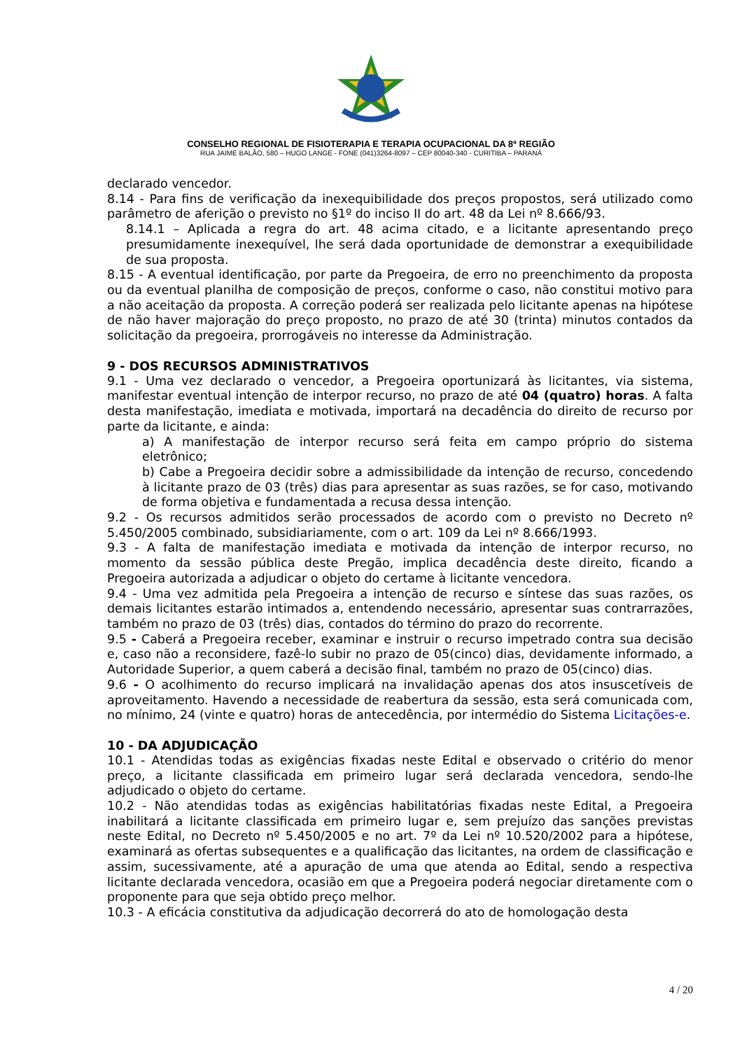CONSELHO REGIONAL DE FISIOTERAPIA E TERAPIA OCUPACIONAL DA 8ª REGIÃO
RUA JAIME BALÃO, 580 – HUGO LANGE - FONE (041)3264-8097 – CEP 80040-340 - CURITIBA – PARANÁ
declarado vencedor.
8.14 - Para fins de verificação da inexequibilidade dos preços propostos, será utilizado como parâmetro de aferição o previsto no §1º do inciso II do art. 48 da Lei nº 8.666/93.
8.14.1 – Aplicada a regra do art. 48 acima citado, e a licitante apresentando preço presumidamente inexequível, lhe será dada oportunidade de demonstrar a exequibilidade de sua proposta.
8.15 - A eventual identificação, por parte da Pregoeira, de erro no preenchimento da proposta ou da eventual planilha de composição de preços, conforme o caso, não constitui motivo para a não aceitação da proposta. A correção poderá ser realizada pelo licitante apenas na hipótese de não haver majoração do preço proposto, no prazo de até 30 (trinta) minutos contados da solicitação da pregoeira, prorrogáveis no interesse da Administração.
9 - DOS RECURSOS ADMINISTRATIVOS
9.1 - Uma vez declarado o vencedor, a Pregoeira oportunizará às licitantes, via sistema, manifestar eventual intenção de interpor recurso, no prazo de até 04 (quatro) horas. A falta desta manifestação, imediata e motivada, importará na decadência do direito de recurso por parte da licitante, e ainda:
a) A manifestação de interpor recurso será feita em campo próprio do sistema eletrônico;
b) Cabe a Pregoeira decidir sobre a admissibilidade da intenção de recurso, concedendo à licitante prazo de 03 (três) dias para apresentar as suas razões, se for caso, motivando de forma objetiva e fundamentada a recusa dessa intenção.
9.2 - Os recursos admitidos serão processados de acordo com o previsto no Decreto nº 5.450/2005 combinado, subsidiariamente, com o art. 109 da Lei nº 8.666/1993.
9.3 - A falta de manifestação imediata e motivada da intenção de interpor recurso, no momento da sessão pública deste Pregão, implica decadência deste direito, ficando a Pregoeira autorizada a adjudicar o objeto do certame à licitante vencedora.
9.4 - Uma vez admitida pela Pregoeira a intenção de recurso e síntese das suas razões, os demais licitantes estarão intimados a, entendendo necessário, apresentar suas contrarrazões, também no prazo de 03 (três) dias, contados do término do prazo do recorrente.
9.5 - Caberá a Pregoeira receber, examinar e instruir o recurso impetrado contra sua decisão e, caso não a reconsidere, fazê-lo subir no prazo de 05(cinco) dias, devidamente informado, a Autoridade Superior, a quem caberá a decisão final, também no prazo de 05(cinco) dias.
9.6 - O acolhimento do recurso implicará na invalidação apenas dos atos insuscetíveis de aproveitamento. Havendo a necessidade de reabertura da sessão, esta será comunicada com, no mínimo, 24 (vinte e quatro) horas de antecedência, por intermédio do Sistema Licitações-e.
10 - DA ADJUDICAÇÃO
10.1 - Atendidas todas as exigências fixadas neste Edital e observado o critério do menor preço, a licitante classificada em primeiro lugar será declarada vencedora, sendo-lhe adjudicado o objeto do certame.
10.2 - Não atendidas todas as exigências habilitatórias fixadas neste Edital, a Pregoeira inabilitará a licitante classificada em primeiro lugar e, sem prejuízo das sanções previstas neste Edital, no Decreto nº 5.450/2005 e no art. 7º da Lei nº 10.520/2002 para a hipótese, examinará as ofertas subsequentes e a qualificação das licitantes, na ordem de classificação e assim, sucessivamente, até a apuração de uma que atenda ao Edital, sendo a respectiva licitante declarada vencedora, ocasião em que a Pregoeira poderá negociar diretamente com o proponente para que seja obtido preço melhor.
10.3 - A eficácia constitutiva da adjudicação decorrerá do ato de homologação desta
4 / 20